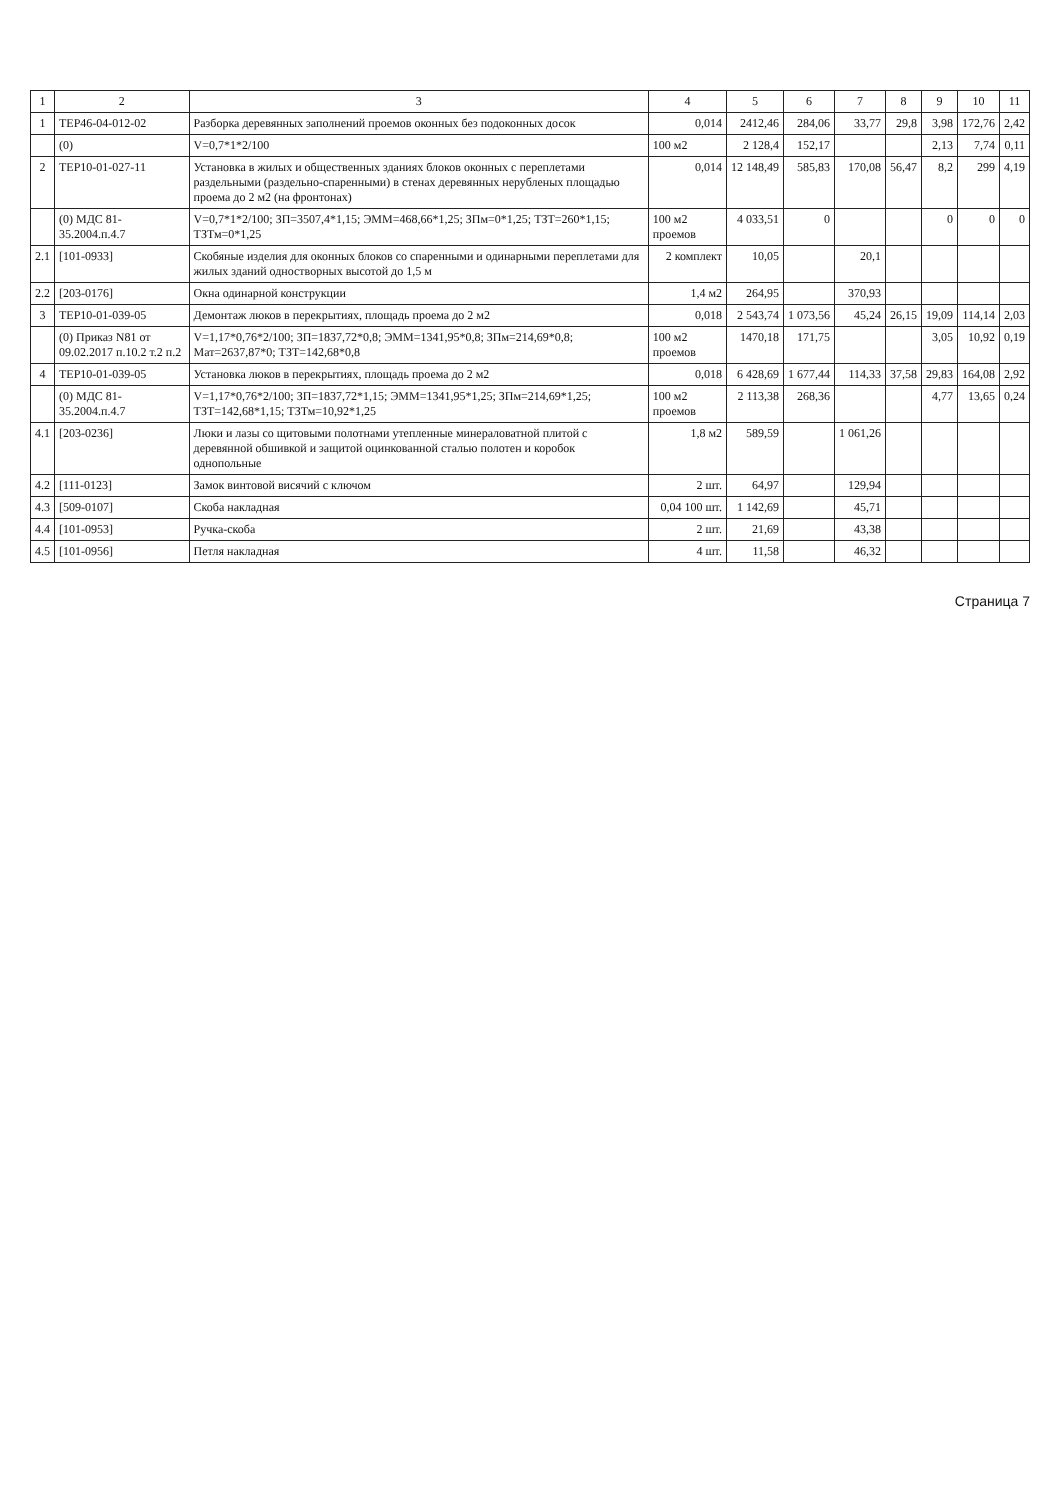| 1 | 2 | 3 | 4 | 5 | 6 | 7 | 8 | 9 | 10 | 11 |
| --- | --- | --- | --- | --- | --- | --- | --- | --- | --- | --- |
| 1 | ТЕР46-04-012-02 | Разборка деревянных заполнений проемов оконных без подоконных досок | 0,014 | 2412,46 | 284,06 | 33,77 | 29,8 | 3,98 | 172,76 | 2,42 |
| | (0) | V=0,7*1*2/100 | 100 м2 | 2 128,4 | 152,17 | | | 2,13 | 7,74 | 0,11 |
| 2 | ТЕР10-01-027-11 | Установка в жилых и общественных зданиях блоков оконных с переплетами раздельными (раздельно-спаренными) в стенах деревянных нерубленых площадью проема до 2 м2 (на фронтонах) | 0,014 | 12 148,49 | 585,83 | 170,08 | 56,47 | 8,2 | 299 | 4,19 |
| | (0) МДС 81-35.2004.п.4.7 | V=0,7*1*2/100; ЗП=3507,4*1,15; ЭММ=468,66*1,25; ЗПм=0*1,25; ТЗТ=260*1,15; ТЗТм=0*1,25 | 100 м2 проемов | 4 033,51 | 0 | | | 0 | 0 | 0 |
| 2.1 | [101-0933] | Скобяные изделия для оконных блоков со спаренными и одинарными переплетами для жилых зданий одностворных высотой до 1,5 м | 2 комплект | 10,05 | | 20,1 | | | | |
| 2.2 | [203-0176] | Окна одинарной конструкции | 1,4 м2 | 264,95 | | 370,93 | | | | |
| 3 | ТЕР10-01-039-05 | Демонтаж люков в перекрытиях, площадь проема до 2 м2 | 0,018 | 2 543,74 | 1 073,56 | 45,24 | 26,15 | 19,09 | 114,14 | 2,03 |
| | (0) Приказ N81 от 09.02.2017 п.10.2 т.2 п.2 | V=1,17*0,76*2/100; ЗП=1837,72*0,8; ЭММ=1341,95*0,8; ЗПм=214,69*0,8; Мат=2637,87*0; ТЗТ=142,68*0,8 | 100 м2 проемов | 1470,18 | 171,75 | | | 3,05 | 10,92 | 0,19 |
| 4 | ТЕР10-01-039-05 | Установка люков в перекрытиях, площадь проема до 2 м2 | 0,018 | 6 428,69 | 1 677,44 | 114,33 | 37,58 | 29,83 | 164,08 | 2,92 |
| | (0) МДС 81-35.2004.п.4.7 | V=1,17*0,76*2/100; ЗП=1837,72*1,15; ЭММ=1341,95*1,25; ЗПм=214,69*1,25; ТЗТ=142,68*1,15; ТЗТм=10,92*1,25 | 100 м2 проемов | 2 113,38 | 268,36 | | | 4,77 | 13,65 | 0,24 |
| 4.1 | [203-0236] | Люки и лазы со щитовыми полотнами утепленные минераловатной плитой с деревянной обшивкой и защитой оцинкованной сталью полотен и коробок однопольные | 1,8 м2 | 589,59 | | 1 061,26 | | | | |
| 4.2 | [111-0123] | Замок винтовой висячий с ключом | 2 шт. | 64,97 | | 129,94 | | | | |
| 4.3 | [509-0107] | Скоба накладная | 0,04 100 шт. | 1 142,69 | | 45,71 | | | | |
| 4.4 | [101-0953] | Ручка-скоба | 2 шт. | 21,69 | | 43,38 | | | | |
| 4.5 | [101-0956] | Петля накладная | 4 шт. | 11,58 | | 46,32 | | | | |
Страница 7